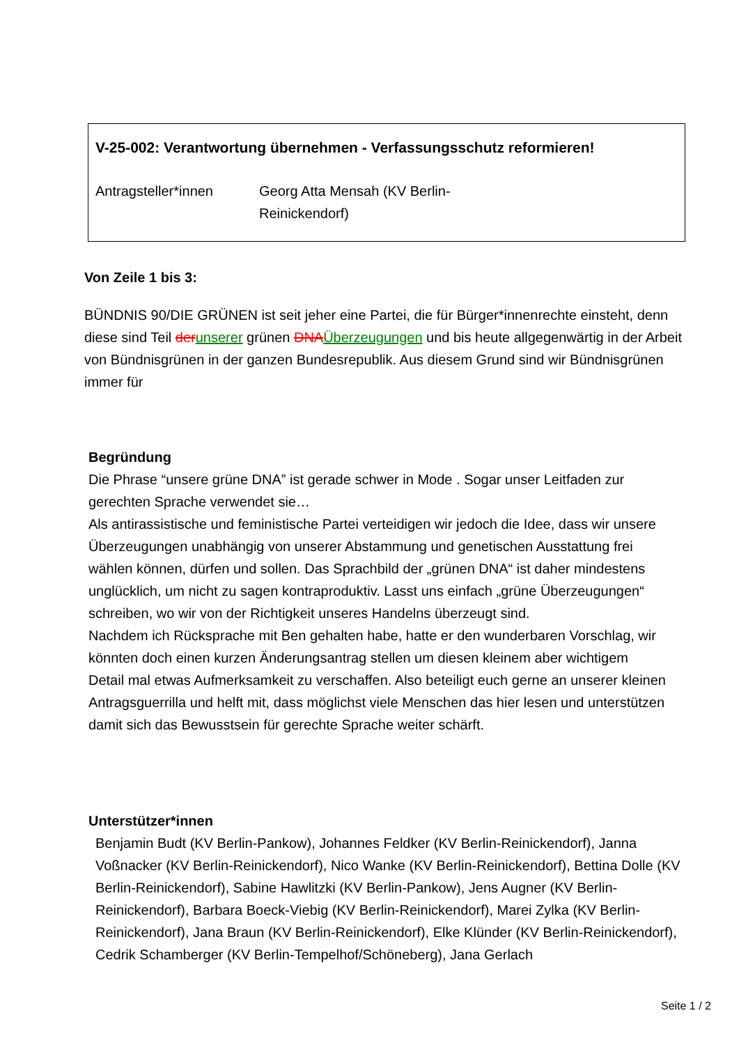V-25-002: Verantwortung übernehmen - Verfassungsschutz reformieren!
Antragsteller*innen Georg Atta Mensah (KV Berlin-
Reinickendorf)
Von Zeile 1 bis 3:
BÜNDNIS 90/DIE GRÜNEN ist seit jeher eine Partei, die für Bürger*innenrechte einsteht, denn diese sind Teil der unserer grünen DNA Überzeugungen und bis heute allgegenwärtig in der Arbeit von Bündnisgrünen in der ganzen Bundesrepublik. Aus diesem Grund sind wir Bündnisgrünen immer für
Begründung
Die Phrase “unsere grüne DNA” ist gerade schwer in Mode . Sogar unser Leitfaden zur gerechten Sprache verwendet sie…
Als antirassistische und feministische Partei verteidigen wir jedoch die Idee, dass wir unsere Überzeugungen unabhängig von unserer Abstammung und genetischen Ausstattung frei wählen können, dürfen und sollen. Das Sprachbild der „grünen DNA“ ist daher mindestens unglücklich, um nicht zu sagen kontraproduktiv. Lasst uns einfach „grüne Überzeugungen“ schreiben, wo wir von der Richtigkeit unseres Handelns überzeugt sind.
Nachdem ich Rücksprache mit Ben gehalten habe, hatte er den wunderbaren Vorschlag, wir könnten doch einen kurzen Änderungsantrag stellen um diesen kleinem aber wichtigem Detail mal etwas Aufmerksamkeit zu verschaffen. Also beteiligt euch gerne an unserer kleinen Antragsguerrilla und helft mit, dass möglichst viele Menschen das hier lesen und unterstützen damit sich das Bewusstsein für gerechte Sprache weiter schärft.
Unterstützer*innen
Benjamin Budt (KV Berlin-Pankow), Johannes Feldker (KV Berlin-Reinickendorf), Janna Voßnacker (KV Berlin-Reinickendorf), Nico Wanke (KV Berlin-Reinickendorf), Bettina Dolle (KV Berlin-Reinickendorf), Sabine Hawlitzki (KV Berlin-Pankow), Jens Augner (KV Berlin-Reinickendorf), Barbara Boeck-Viebig (KV Berlin-Reinickendorf), Marei Zylka (KV Berlin-Reinickendorf), Jana Braun (KV Berlin-Reinickendorf), Elke Klünder (KV Berlin-Reinickendorf), Cedrik Schamberger (KV Berlin-Tempelhof/Schöneberg), Jana Gerlach
Seite 1 / 2